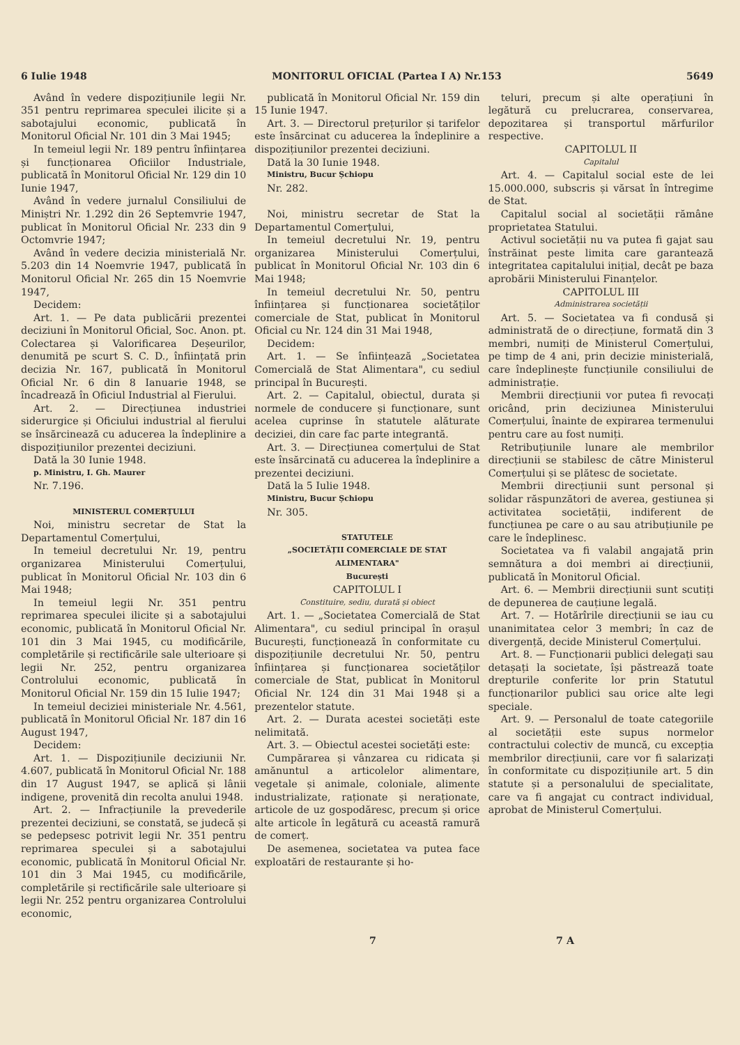6 Iulie 1948 MONITORUL OFICIAL (Partea I A) Nr.153 5649
Având în vedere dispozițiunile legii Nr. 351 pentru reprimarea speculei ilicite și a sabotajului economic, publicată în Monitorul Oficial Nr. 101 din 3 Mai 1945;
In temeiul legii Nr. 189 pentru înființarea și funcționarea Oficiilor Industriale, publicată în Monitorul Oficial Nr. 129 din 10 Iunie 1947,
Având în vedere jurnalul Consiliului de Miniștri Nr. 1.292 din 26 Septemvrie 1947, publicat în Monitorul Oficial Nr. 233 din 9 Octomvrie 1947;
Având în vedere decizia ministerială Nr. 5.203 din 14 Noemvrie 1947, publicată în Monitorul Oficial Nr. 265 din 15 Noemvrie 1947,
Decidem:
Art. 1. — Pe data publicării prezentei deciziuni în Monitorul Oficial, Soc. Anon. pt. Colectarea și Valorificarea Deșeurilor, denumită pe scurt S. C. D., înființată prin decizia Nr. 167, publicată în Monitorul Oficial Nr. 6 din 8 Ianuarie 1948, se încadrează în Oficiul Industrial al Fierului.
Art. 2. — Direcțiunea industriei siderurgice și Oficiului industrial al fierului se însărcinează cu aducerea la îndeplinire a dispozițiunilor prezentei deciziuni.
Dată la 30 Iunie 1948.
p. Ministru, I. Gh. Maurer
Nr. 7.196.
MINISTERUL COMERȚULUI
Noi, ministru secretar de Stat la Departamentul Comerțului,
In temeiul decretului Nr. 19, pentru organizarea Ministerului Comerțului, publicat în Monitorul Oficial Nr. 103 din 6 Mai 1948;
In temeiul legii Nr. 351 pentru reprimarea speculei ilicite și a sabotajului economic, publicată în Monitorul Oficial Nr. 101 din 3 Mai 1945, cu modificările, completările și rectificările sale ulterioare și legii Nr. 252, pentru organizarea Controlului economic, publicată în Monitorul Oficial Nr. 159 din 15 Iulie 1947;
In temeiul deciziei ministeriale Nr. 4.561, publicată în Monitorul Oficial Nr. 187 din 16 August 1947,
Decidem:
Art. 1. — Dispozițiunile deciziunii Nr. 4.607, publicată în Monitorul Oficial Nr. 188 din 17 August 1947, se aplică și lânii indigene, provenită din recolta anului 1948.
Art. 2. — Infracțiunile la prevederile prezentei deciziuni, se constată, se judecă și se pedepsesc potrivit legii Nr. 351 pentru reprimarea speculei și a sabotajului economic, publicată în Monitorul Oficial Nr. 101 din 3 Mai 1945, cu modificările, completările și rectificările sale ulterioare și legii Nr. 252 pentru organizarea Controlului economic,
publicată în Monitorul Oficial Nr. 159 din 15 Iunie 1947.
Art. 3. — Directorul prețurilor și tarifelor este însărcinat cu aducerea la îndeplinire a dispozițiunilor prezentei deciziuni.
Dată la 30 Iunie 1948.
Ministru, Bucur Șchiopu
Nr. 282.
Noi, ministru secretar de Stat la Departamentul Comerțului,
In temeiul decretului Nr. 19, pentru organizarea Ministerului Comerțului, publicat în Monitorul Oficial Nr. 103 din 6 Mai 1948;
In temeiul decretului Nr. 50, pentru înființarea și funcționarea societăților comerciale de Stat, publicat în Monitorul Oficial cu Nr. 124 din 31 Mai 1948,
Decidem:
Art. 1. — Se înființează „Societatea Comercială de Stat Alimentara", cu sediul principal în București.
Art. 2. — Capitalul, obiectul, durata și normele de conducere și funcționare, sunt acelea cuprinse în statutele alăturate deciziei, din care fac parte integrantă.
Art. 3. — Direcțiunea comerțului de Stat este însărcinată cu aducerea la îndeplinire a prezentei deciziuni.
Dată la 5 Iulie 1948.
Ministru, Bucur Șchiopu
Nr. 305.
STATUTELE
„SOCIETĂȚII COMERCIALE DE STAT ALIMENTARA"
București
CAPITOLUL I
Constituire, sediu, durată și obiect
Art. 1. — „Societatea Comercială de Stat Alimentara", cu sediul principal în orașul București, funcționează în conformitate cu dispozițiunile decretului Nr. 50, pentru înființarea și funcționarea societăților comerciale de Stat, publicat în Monitorul Oficial Nr. 124 din 31 Mai 1948 și a prezentelor statute.
Art. 2. — Durata acestei societăți este nelimitată.
Art. 3. — Obiectul acestei societăți este:
Cumpărarea și vânzarea cu ridicata și amănuntul a articolelor alimentare, vegetale și animale, coloniale, alimente industrializate, raționate și neraționate, articole de uz gospodăresc, precum și orice alte articole în legătură cu această ramură de comerț.
De asemenea, societatea va putea face exploatări de restaurante și ho-
teluri, precum și alte operațiuni în legătură cu prelucrarea, conservarea, depozitarea și transportul mărfurilor respective.
CAPITOLUL II
Capitalul
Art. 4. — Capitalul social este de lei 15.000.000, subscris și vărsat în întregime de Stat.
Capitalul social al societății rămâne proprietatea Statului.
Activul societății nu va putea fi gajat sau înstrăinat peste limita care garantează integritatea capitalului inițial, decât pe baza aprobării Ministerului Finanțelor.
CAPITOLUL III
Administrarea societății
Art. 5. — Societatea va fi condusă și administrată de o direcțiune, formată din 3 membri, numiți de Ministerul Comerțului, pe timp de 4 ani, prin decizie ministerială, care îndeplinește funcțiunile consiliului de administrație.
Membrii direcțiunii vor putea fi revocați oricând, prin deciziunea Ministerului Comerțului, înainte de expirarea termenului pentru care au fost numiți.
Retribuțiunile lunare ale membrilor direcțiunii se stabilesc de către Ministerul Comerțului și se plătesc de societate.
Membrii direcțiunii sunt personal și solidar răspunzători de averea, gestiunea și activitatea societății, indiferent de funcțiunea pe care o au sau atribuțiunile pe care le îndeplinesc.
Societatea va fi valabil angajată prin semnătura a doi membri ai direcțiunii, publicată în Monitorul Oficial.
Art. 6. — Membrii direcțiunii sunt scutiți de depunerea de cauțiune legală.
Art. 7. — Hotărîrile direcțiunii se iau cu unanimitatea celor 3 membri; în caz de divergență, decide Ministerul Comerțului.
Art. 8. — Funcționarii publici delegați sau detașați la societate, își păstrează toate drepturile conferite lor prin Statutul funcționarilor publici sau orice alte legi speciale.
Art. 9. — Personalul de toate categoriile al societății este supus normelor contractului colectiv de muncă, cu excepția membrilor direcțiunii, care vor fi salarizați în conformitate cu dispozițiunile art. 5 din statute și a personalului de specialitate, care va fi angajat cu contract individual, aprobat de Ministerul Comerțului.
7 7 A